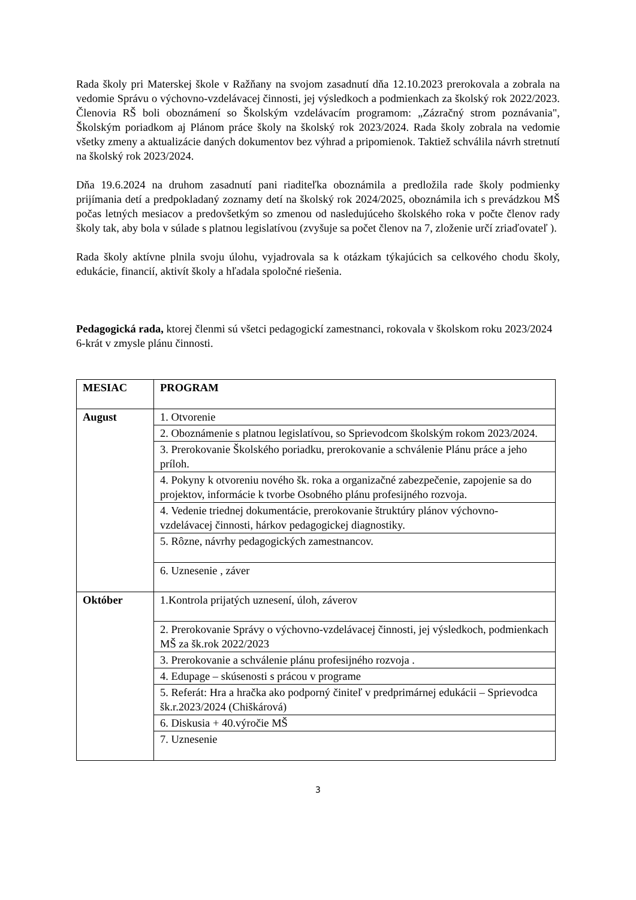Rada školy pri Materskej škole v Ražňany na svojom zasadnutí dňa 12.10.2023 prerokovala a zobrala na vedomie Správu o výchovno-vzdelávacej činnosti, jej výsledkoch a podmienkach za školský rok 2022/2023. Členovia RŠ boli oboznámení so Školským vzdelávacím programom: „Zázračný strom poznávania", Školským poriadkom aj Plánom práce školy na školský rok 2023/2024. Rada školy zobrala na vedomie všetky zmeny a aktualizácie daných dokumentov bez výhrad a pripomienok. Taktiež schválila návrh stretnutí na školský rok 2023/2024.
Dňa 19.6.2024 na druhom zasadnutí pani riaditeľka oboznámila a predložila rade školy podmienky prijímania detí a predpokladaný zoznamy detí na školský rok 2024/2025, oboznámila ich s prevádzkou MŠ počas letných mesiacov a predovšetkým so zmenou od nasledujúceho školského roka v počte členov rady školy tak, aby bola v súlade s platnou legislatívou (zvyšuje sa počet členov na 7, zloženie určí zriaďovateľ ).
Rada školy aktívne plnila svoju úlohu, vyjadrovala sa k otázkam týkajúcich sa celkového chodu školy, edukácie, financií, aktivít školy a hľadala spoločné riešenia.
Pedagogická rada, ktorej členmi sú všetci pedagogickí zamestnanci, rokovala v školskom roku 2023/2024 6-krát v zmysle plánu činnosti.
| MESIAC | PROGRAM |
| August | 1. Otvorenie |
| | 2. Oboznámenie s platnou legislatívou, so Sprievodcom školským rokom 2023/2024. |
| | 3. Prerokovanie Školského poriadku, prerokovanie a schválenie Plánu práce a jeho príloh. |
| | 4. Pokyny k otvoreniu nového šk. roka a organizačné zabezpečenie, zapojenie sa do projektov, informácie k tvorbe Osobného plánu profesijného rozvoja. |
| | 4. Vedenie triednej dokumentácie, prerokovanie štruktúry plánov výchovno-vzdelávacej činnosti, hárkov pedagogickej diagnostiky. |
| | 5. Rôzne, návrhy pedagogických zamestnancov. |
| | 6. Uznesenie , záver |
| Október | 1.Kontrola prijatých uznesení, úloh, záverov |
| | 2. Prerokovanie Správy o výchovno-vzdelávacej činnosti, jej výsledkoch, podmienkach MŠ za šk.rok 2022/2023 |
| | 3. Prerokovanie a schválenie plánu profesijného rozvoja . |
| | 4. Edupage – skúsenosti s prácou v programe |
| | 5. Referát: Hra a hračka ako podporný činiteľ v predprimárnej edukácii – Sprievodca šk.r.2023/2024 (Chiškárová) |
| | 6. Diskusia + 40.výročie MŠ |
| | 7. Uznesenie |
3